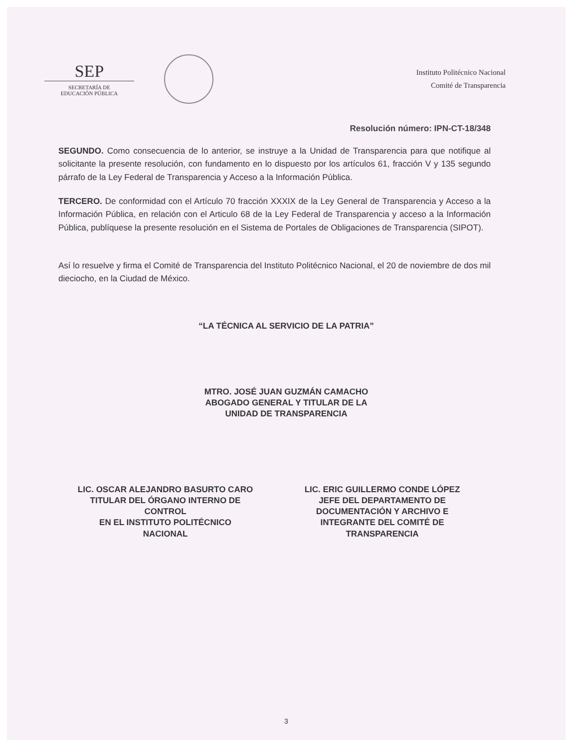SEP
SECRETARÍA DE
EDUCACIÓN PÚBLICA
Instituto Politécnico Nacional
Comité de Transparencia
Resolución número: IPN-CT-18/348
SEGUNDO. Como consecuencia de lo anterior, se instruye a la Unidad de Transparencia para que notifique al solicitante la presente resolución, con fundamento en lo dispuesto por los artículos 61, fracción V y 135 segundo párrafo de la Ley Federal de Transparencia y Acceso a la Información Pública.
TERCERO. De conformidad con el Artículo 70 fracción XXXIX de la Ley General de Transparencia y Acceso a la Información Pública, en relación con el Articulo 68 de la Ley Federal de Transparencia y acceso a la Información Pública, publíquese la presente resolución en el Sistema de Portales de Obligaciones de Transparencia (SIPOT).
Así lo resuelve y firma el Comité de Transparencia del Instituto Politécnico Nacional, el 20 de noviembre de dos mil dieciocho, en la Ciudad de México.
“LA TÉCNICA AL SERVICIO DE LA PATRIA”
MTRO. JOSÉ JUAN GUZMÁN CAMACHO
ABOGADO GENERAL Y TITULAR DE LA
UNIDAD DE TRANSPARENCIA
LIC. OSCAR ALEJANDRO BASURTO CARO
TITULAR DEL ÓRGANO INTERNO DE
CONTROL
EN EL INSTITUTO POLITÉCNICO
NACIONAL
LIC. ERIC GUILLERMO CONDE LÓPEZ
JEFE DEL DEPARTAMENTO DE
DOCUMENTACIÓN Y ARCHIVO E
INTEGRANTE DEL COMITÉ DE
TRANSPARENCIA
3